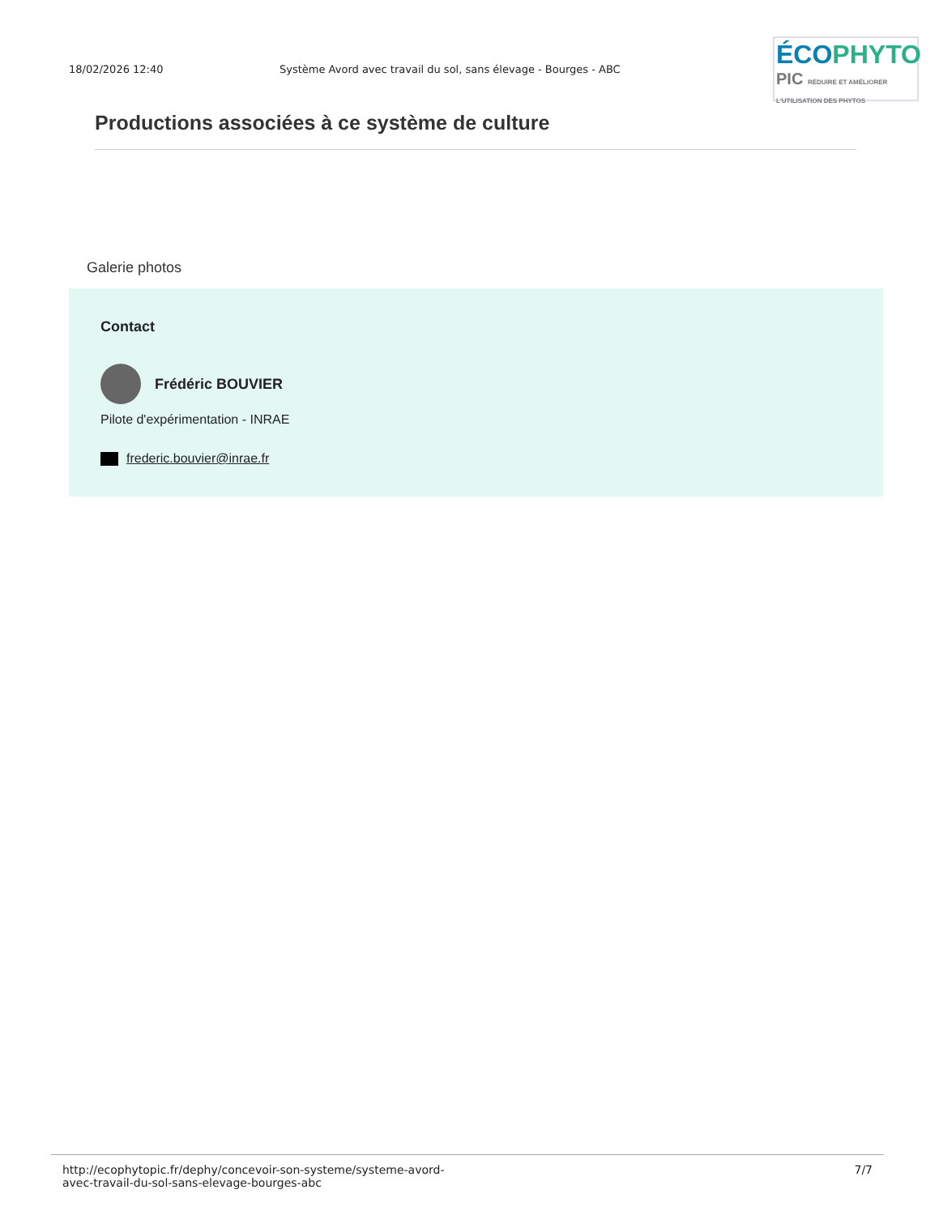18/02/2026 12:40
Système Avord avec travail du sol, sans élevage - Bourges - ABC
ÉCOPHYTO
PIC RÉDUIRE ET AMÉLIORER L'UTILISATION DES PHYTOS
Productions associées à ce système de culture
Galerie photos
Contact
Frédéric BOUVIER
Pilote d'expérimentation - INRAE
frederic.bouvier@inrae.fr
http://ecophytopic.fr/dephy/concevoir-son-systeme/systeme-avord-
avec-travail-du-sol-sans-elevage-bourges-abc
7/7